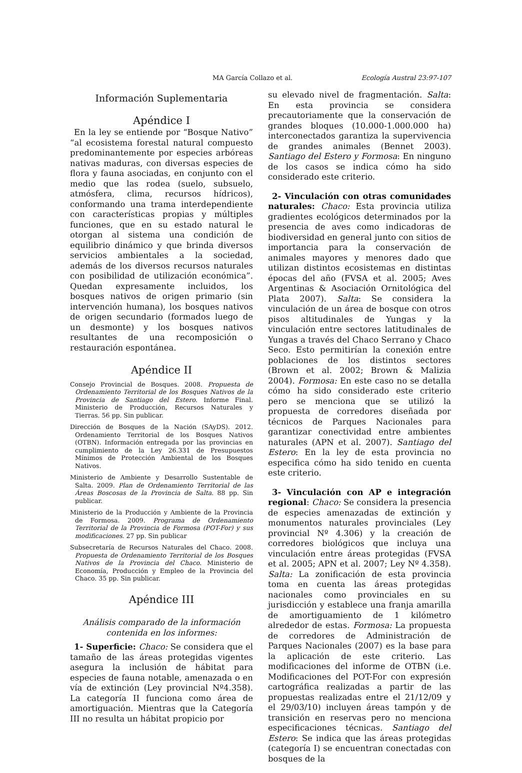MA García Collazo et al. Ecología Austral 23:97-107
Información Suplementaria
Apéndice I
En la ley se entiende por “Bosque Nativo” “al ecosistema forestal natural compuesto predominantemente por especies arbóreas nativas maduras, con diversas especies de flora y fauna asociadas, en conjunto con el medio que las rodea (suelo, subsuelo, atmósfera, clima, recursos hídricos), conformando una trama interdependiente con características propias y múltiples funciones, que en su estado natural le otorgan al sistema una condición de equilibrio dinámico y que brinda diversos servicios ambientales a la sociedad, además de los diversos recursos naturales con posibilidad de utilización económica”. Quedan expresamente incluidos, los bosques nativos de origen primario (sin intervención humana), los bosques nativos de origen secundario (formados luego de un desmonte) y los bosques nativos resultantes de una recomposición o restauración espontánea.
Apéndice II
Consejo Provincial de Bosques. 2008. Propuesta de Ordenamiento Territorial de los Bosques Nativos de la Provincia de Santiago del Estero. Informe Final. Ministerio de Producción, Recursos Naturales y Tierras. 56 pp. Sin publicar.
Dirección de Bosques de la Nación (SAyDS). 2012. Ordenamiento Territorial de los Bosques Nativos (OTBN). Información entregada por las provincias en cumplimiento de la Ley 26.331 de Presupuestos Mínimos de Protección Ambiental de los Bosques Nativos.
Ministerio de Ambiente y Desarrollo Sustentable de Salta. 2009. Plan de Ordenamiento Territorial de las Áreas Boscosas de la Provincia de Salta. 88 pp. Sin publicar.
Ministerio de la Producción y Ambiente de la Provincia de Formosa. 2009. Programa de Ordenamiento Territorial de la Provincia de Formosa (POT-For) y sus modificaciones. 27 pp. Sin publicar
Subsecretaría de Recursos Naturales del Chaco. 2008. Propuesta de Ordenamiento Territorial de los Bosques Nativos de la Provincia del Chaco. Ministerio de Economía, Producción y Empleo de la Provincia del Chaco. 35 pp. Sin publicar.
Apéndice III
Análisis comparado de la información contenida en los informes:
1- Superficie: Chaco: Se considera que el tamaño de las áreas protegidas vigentes asegura la inclusión de hábitat para especies de fauna notable, amenazada o en vía de extinción (Ley provincial Nº4.358). La categoría II funciona como área de amortiguación. Mientras que la Categoría III no resulta un hábitat propicio por
su elevado nivel de fragmentación. Salta: En esta provincia se considera precautoriamente que la conservación de grandes bloques (10.000-1.000.000 ha) interconectados garantiza la supervivencia de grandes animales (Bennet 2003). Santiago del Estero y Formosa: En ninguno de los casos se indica cómo ha sido considerado este criterio.
2- Vinculación con otras comunidades naturales: Chaco: Esta provincia utiliza gradientes ecológicos determinados por la presencia de aves como indicadoras de biodiversidad en general junto con sitios de importancia para la conservación de animales mayores y menores dado que utilizan distintos ecosistemas en distintas épocas del año (FVSA et al. 2005; Aves Argentinas & Asociación Ornitológica del Plata 2007). Salta: Se considera la vinculación de un área de bosque con otros pisos altitudinales de Yungas y la vinculación entre sectores latitudinales de Yungas a través del Chaco Serrano y Chaco Seco. Esto permitirían la conexión entre poblaciones de los distintos sectores (Brown et al. 2002; Brown & Malizia 2004). Formosa: En este caso no se detalla cómo ha sido considerado este criterio pero se menciona que se utilizó la propuesta de corredores diseñada por técnicos de Parques Nacionales para garantizar conectividad entre ambientes naturales (APN et al. 2007). Santiago del Estero: En la ley de esta provincia no especifica cómo ha sido tenido en cuenta este criterio.
3- Vinculación con AP e integración regional: Chaco: Se considera la presencia de especies amenazadas de extinción y monumentos naturales provinciales (Ley provincial Nº 4.306) y la creación de corredores biológicos que incluya una vinculación entre áreas protegidas (FVSA et al. 2005; APN et al. 2007; Ley Nº 4.358). Salta: La zonificación de esta provincia toma en cuenta las áreas protegidas nacionales como provinciales en su jurisdicción y establece una franja amarilla de amortiguamiento de 1 kilómetro alrededor de estas. Formosa: La propuesta de corredores de Administración de Parques Nacionales (2007) es la base para la aplicación de este criterio. Las modificaciones del informe de OTBN (i.e. Modificaciones del POT-For con expresión cartográfica realizadas a partir de las propuestas realizadas entre el 21/12/09 y el 29/03/10) incluyen áreas tampón y de transición en reservas pero no menciona especificaciones técnicas. Santiago del Estero: Se indica que las áreas protegidas (categoría I) se encuentran conectadas con bosques de la